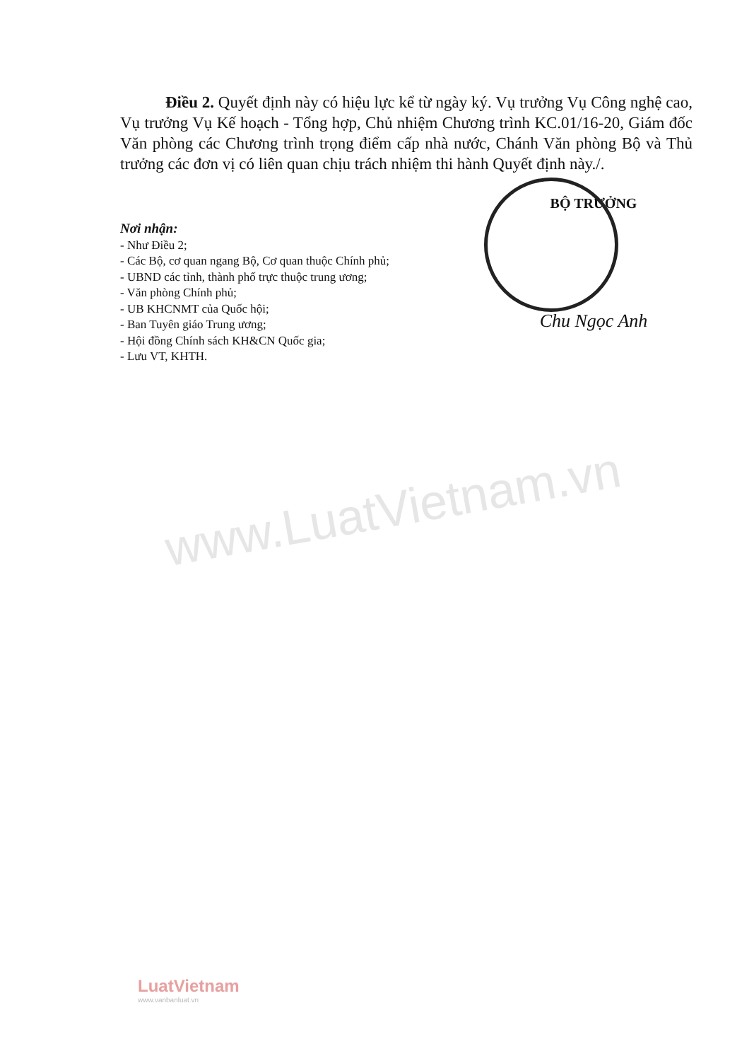www.LuatVietnam.vn
Điều 2. Quyết định này có hiệu lực kể từ ngày ký. Vụ trưởng Vụ Công nghệ cao, Vụ trưởng Vụ Kế hoạch - Tổng hợp, Chủ nhiệm Chương trình KC.01/16-20, Giám đốc Văn phòng các Chương trình trọng điểm cấp nhà nước, Chánh Văn phòng Bộ và Thủ trưởng các đơn vị có liên quan chịu trách nhiệm thi hành Quyết định này./.
Nơi nhận:
- Như Điều 2;
- Các Bộ, cơ quan ngang Bộ, Cơ quan thuộc Chính phủ;
- UBND các tỉnh, thành phố trực thuộc trung ương;
- Văn phòng Chính phủ;
- UB KHCNMT của Quốc hội;
- Ban Tuyên giáo Trung ương;
- Hội đồng Chính sách KH&CN Quốc gia;
- Lưu VT, KHTH.
BỘ TRƯỞNG
Chu Ngọc Anh
LuatVietnam
www.vanbanluat.vn